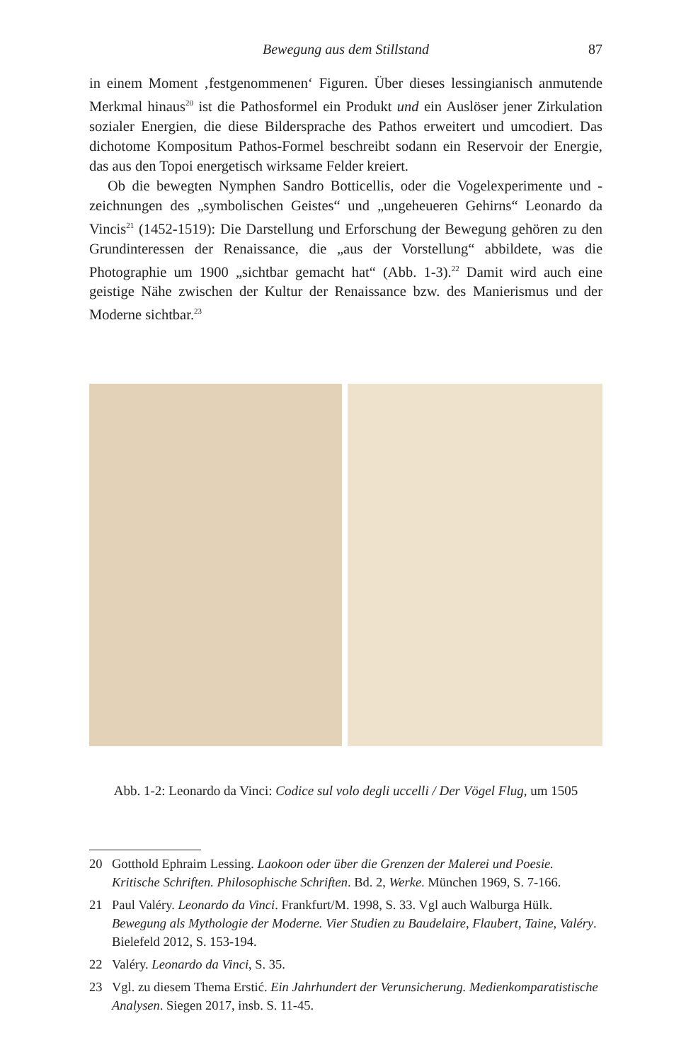Bewegung aus dem Stillstand 87
in einem Moment ‚festgenommenen‘ Figuren. Über dieses lessingianisch anmutende Merkmal hinaus<sup>20</sup> ist die Pathosformel ein Produkt und ein Auslöser jener Zirkulation sozialer Energien, die diese Bildersprache des Pathos erweitert und umcodiert. Das dichotome Kompositum Pathos-Formel beschreibt sodann ein Reservoir der Energie, das aus den Topoi energetisch wirksame Felder kreiert.
Ob die bewegten Nymphen Sandro Botticellis, oder die Vogelexperimente und -zeichnungen des „symbolischen Geistes“ und „ungeheueren Gehirns“ Leonardo da Vincis<sup>21</sup> (1452-1519): Die Darstellung und Erforschung der Bewegung gehören zu den Grundinteressen der Renaissance, die „aus der Vorstellung“ abbildete, was die Photographie um 1900 „sichtbar gemacht hat“ (Abb. 1-3).<sup>22</sup> Damit wird auch eine geistige Nähe zwischen der Kultur der Renaissance bzw. des Manierismus und der Moderne sichtbar.<sup>23</sup>
Abb. 1-2: Leonardo da Vinci: Codice sul volo degli uccelli / Der Vögel Flug, um 1505
20 Gotthold Ephraim Lessing. Laokoon oder über die Grenzen der Malerei und Poesie. Kritische Schriften. Philosophische Schriften. Bd. 2, Werke. München 1969, S. 7-166.
21 Paul Valéry. Leonardo da Vinci. Frankfurt/M. 1998, S. 33. Vgl auch Walburga Hülk. Bewegung als Mythologie der Moderne. Vier Studien zu Baudelaire, Flaubert, Taine, Valéry. Bielefeld 2012, S. 153-194.
22 Valéry. Leonardo da Vinci, S. 35.
23 Vgl. zu diesem Thema Erstić. Ein Jahrhundert der Verunsicherung. Medienkomparatistische Analysen. Siegen 2017, insb. S. 11-45.